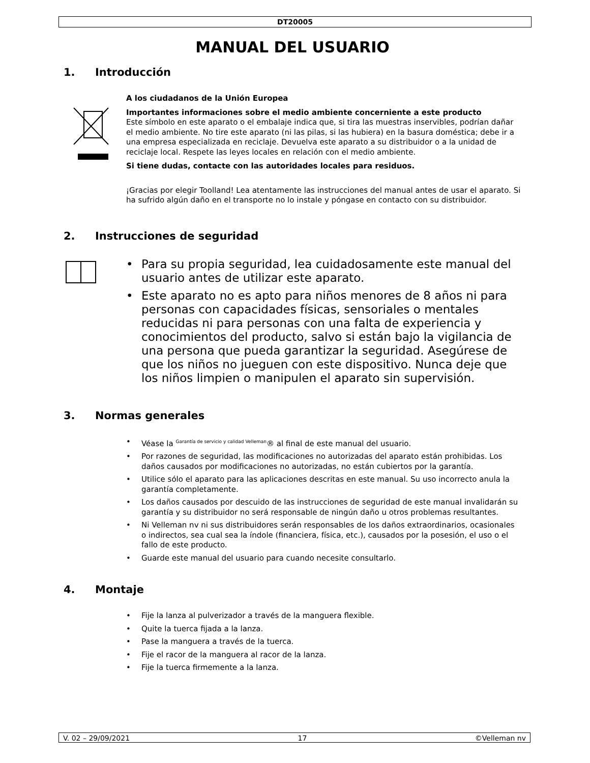DT20005
MANUAL DEL USUARIO
1. Introducción
A los ciudadanos de la Unión Europea
Importantes informaciones sobre el medio ambiente concerniente a este producto
Este símbolo en este aparato o el embalaje indica que, si tira las muestras inservibles, podrían dañar el medio ambiente. No tire este aparato (ni las pilas, si las hubiera) en la basura doméstica; debe ir a una empresa especializada en reciclaje. Devuelva este aparato a su distribuidor o a la unidad de reciclaje local. Respete las leyes locales en relación con el medio ambiente.
Si tiene dudas, contacte con las autoridades locales para residuos.
¡Gracias por elegir Toolland! Lea atentamente las instrucciones del manual antes de usar el aparato. Si ha sufrido algún daño en el transporte no lo instale y póngase en contacto con su distribuidor.
2. Instrucciones de seguridad
• Para su propia seguridad, lea cuidadosamente este manual del usuario antes de utilizar este aparato.
• Este aparato no es apto para niños menores de 8 años ni para personas con capacidades físicas, sensoriales o mentales reducidas ni para personas con una falta de experiencia y conocimientos del producto, salvo si están bajo la vigilancia de una persona que pueda garantizar la seguridad. Asegúrese de que los niños no jueguen con este dispositivo. Nunca deje que los niños limpien o manipulen el aparato sin supervisión.
3. Normas generales
• Véase la <sup>Garantía de servicio y calidad Velleman</sup>® al final de este manual del usuario.
• Por razones de seguridad, las modificaciones no autorizadas del aparato están prohibidas. Los daños causados por modificaciones no autorizadas, no están cubiertos por la garantía.
• Utilice sólo el aparato para las aplicaciones descritas en este manual. Su uso incorrecto anula la garantía completamente.
• Los daños causados por descuido de las instrucciones de seguridad de este manual invalidarán su garantía y su distribuidor no será responsable de ningún daño u otros problemas resultantes.
• Ni Velleman nv ni sus distribuidores serán responsables de los daños extraordinarios, ocasionales o indirectos, sea cual sea la índole (financiera, física, etc.), causados por la posesión, el uso o el fallo de este producto.
• Guarde este manual del usuario para cuando necesite consultarlo.
4. Montaje
• Fije la lanza al pulverizador a través de la manguera flexible.
• Quite la tuerca fijada a la lanza.
• Pase la manguera a través de la tuerca.
• Fije el racor de la manguera al racor de la lanza.
• Fije la tuerca firmemente a la lanza.
V. 02 – 29/09/2021 17 ©Velleman nv